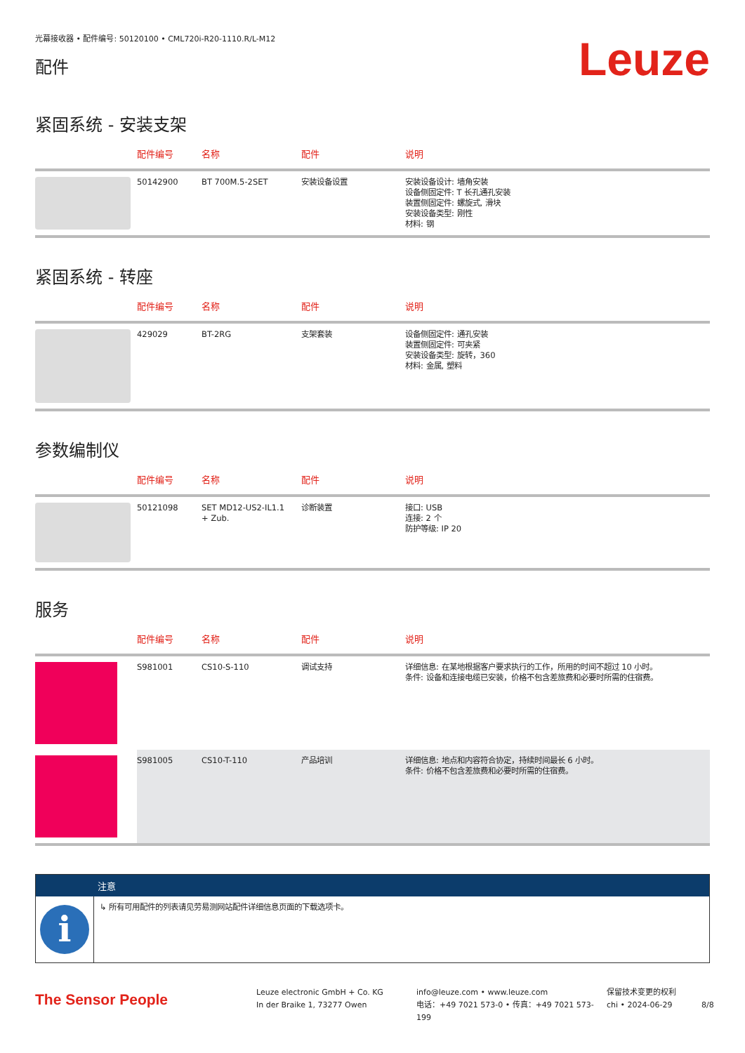光幕接收器 • 配件编号: 50120100 • CML720i-R20-1110.R/L-M12
配件
Leuze
紧固系统 - 安装支架
| | 配件编号 | 名称 | 配件 | 说明 |
| --- | --- | --- | --- | --- |
| | 50142900 | BT 700M.5-2SET | 安装设备设置 | 安装设备设计: 墙角安装 设备侧固定件: T 长孔通孔安装 装置侧固定件: 螺旋式, 滑块 安装设备类型: 刚性 材料: 钢 |
紧固系统 - 转座
| | 配件编号 | 名称 | 配件 | 说明 |
| --- | --- | --- | --- | --- |
| | 429029 | BT-2RG | 支架套装 | 设备侧固定件: 通孔安装 装置侧固定件: 可夹紧 安装设备类型: 旋转，360 材料: 金属, 塑料 |
参数编制仪
| | 配件编号 | 名称 | 配件 | 说明 |
| --- | --- | --- | --- | --- |
| | 50121098 | SET MD12-US2-IL1.1 + Zub. | 诊断装置 | 接口: USB 连接: 2 个 防护等级: IP 20 |
服务
| | 配件编号 | 名称 | 配件 | 说明 |
| --- | --- | --- | --- | --- |
| | S981001 | CS10-S-110 | 调试支持 | 详细信息: 在某地根据客户要求执行的工作，所用的时间不超过 10 小时。 条件: 设备和连接电缆已安装，价格不包含差旅费和必要时所需的住宿费。 |
| | S981005 | CS10-T-110 | 产品培训 | 详细信息: 地点和内容符合协定，持续时间最长 6 小时。 条件: 价格不包含差旅费和必要时所需的住宿费。 |
注意
i
↳ 所有可用配件的列表请见劳易测网站配件详细信息页面的下载选项卡。
The Sensor People
Leuze electronic GmbH + Co. KG
In der Braike 1, 73277 Owen
info@leuze.com • www.leuze.com
电话：+49 7021 573-0 • 传真：+49 7021 573-199
保留技术变更的权利
chi • 2024-06-29
8/8